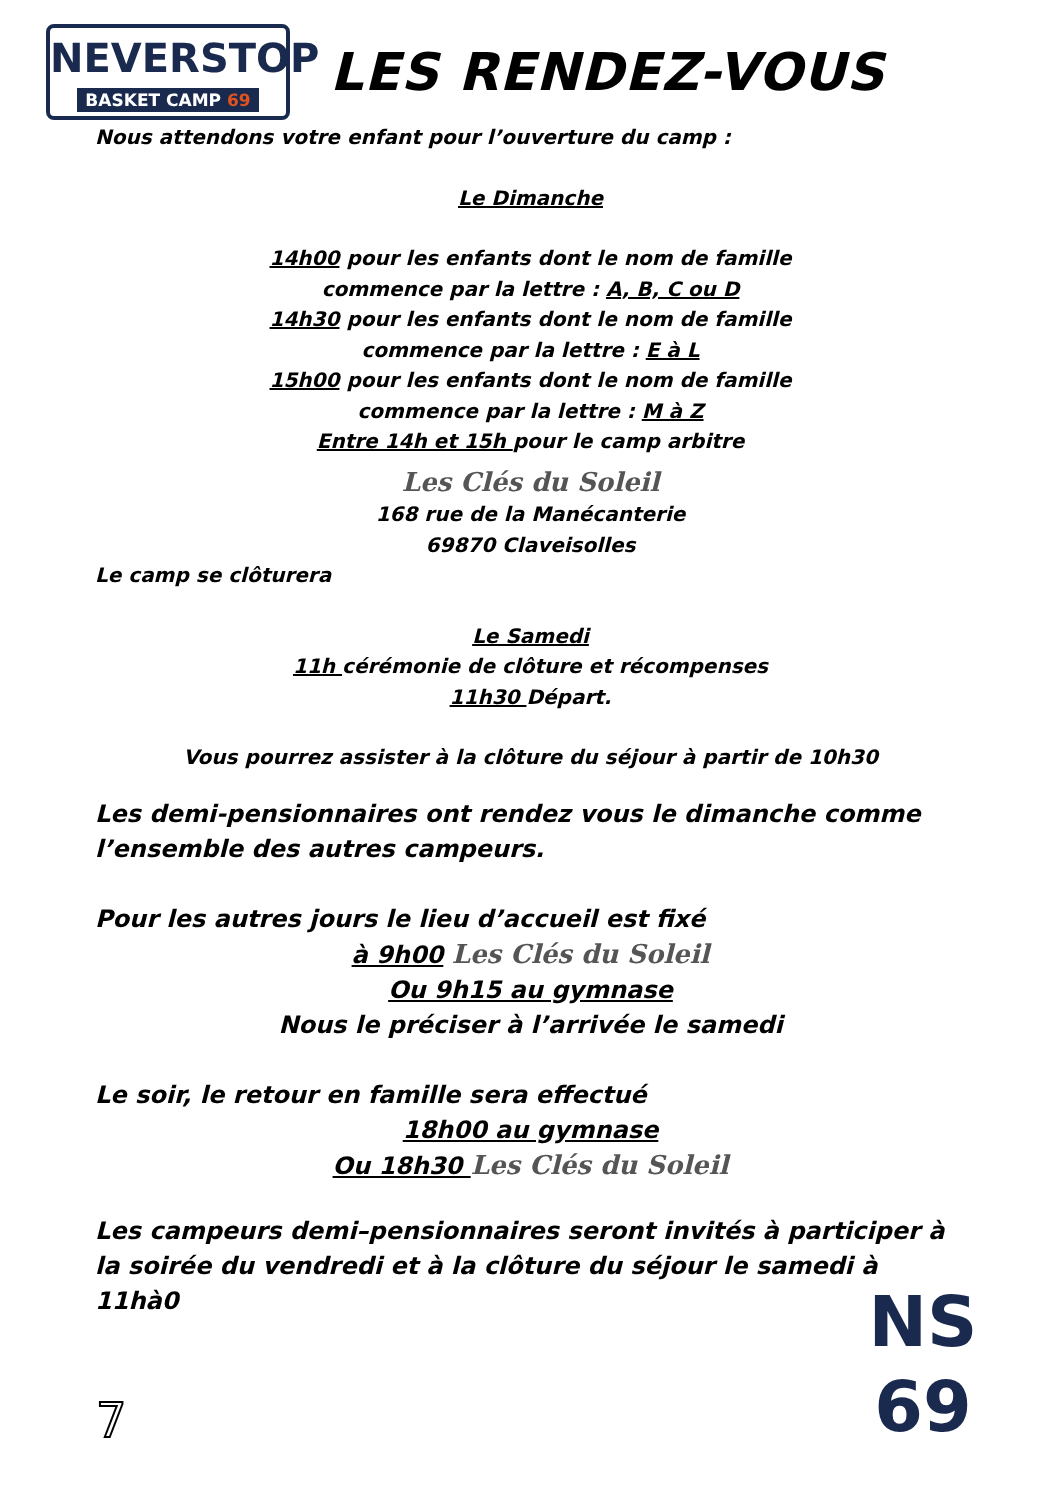NEVERSTOP
BASKET CAMP 69
LES RENDEZ-VOUS
Nous attendons votre enfant pour l’ouverture du camp :
Le Dimanche
14h00 pour les enfants dont le nom de famille
commence par la lettre : A, B, C ou D
14h30 pour les enfants dont le nom de famille
commence par la lettre : E à L
15h00 pour les enfants dont le nom de famille
commence par la lettre : M à Z
Entre 14h et 15h pour le camp arbitre
Les Clés du Soleil
168 rue de la Manécanterie
69870 Claveisolles
Le camp se clôturera
Le Samedi
11h cérémonie de clôture et récompenses
11h30 Départ.
Vous pourrez assister à la clôture du séjour à partir de 10h30
Les demi-pensionnaires ont rendez vous le dimanche comme l’ensemble des autres campeurs.
Pour les autres jours le lieu d’accueil est fixé
à 9h00 Les Clés du Soleil
Ou 9h15 au gymnase
Nous le préciser à l’arrivée le samedi
Le soir, le retour en famille sera effectué
18h00 au gymnase
Ou 18h30 Les Clés du Soleil
Les campeurs demi–pensionnaires seront invités à participer à la soirée du vendredi et à la clôture du séjour le samedi à 11hà0
7
NS
69